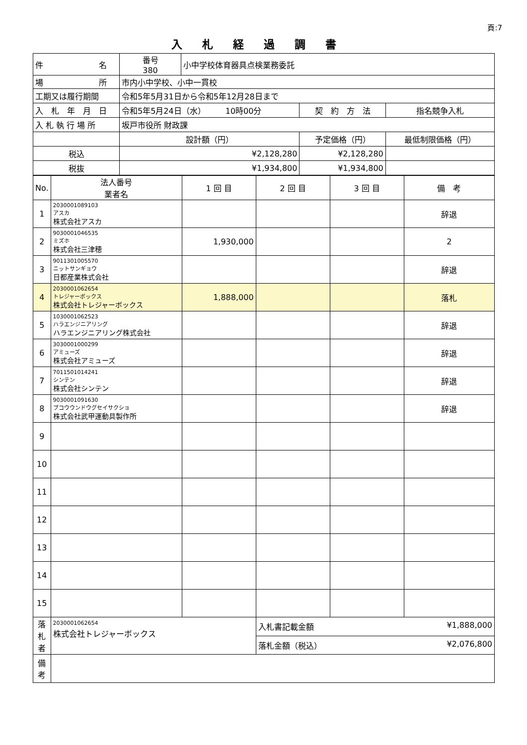頁:7
入札経過調書
| 件 名 | 番号 380 | 小中学校体育器具点検業務委託 | | |
| 場 所 | 市内小中学校、小中一貫校 | | | |
| 工期又は履行期間 | 令和5年5月31日から令和5年12月28日まで | | | |
| 入 札 年 月 日 | 令和5年5月24日（水） 10時00分 | | 契 約 方 法 | 指名競争入札 |
| 入 札 執 行 場 所 | 坂戸市役所 財政課 | | | |
| | 設計額（円） | | 予定価格（円） | 最低制限価格（円） |
| 税込 | ¥2,128,280 | | ¥2,128,280 | |
| 税抜 | ¥1,934,800 | | ¥1,934,800 | |
| No. | 法人番号 業者名 | 1 回 目 | 2 回 目 | 3 回 目 | 備 考 |
| --- | --- | --- | --- | --- | --- |
| 1 | 2030001089103 アスカ 株式会社アスカ | | | | 辞退 |
| 2 | 9030001046535 ミズホ 株式会社三津穂 | 1,930,000 | | | 2 |
| 3 | 9011301005570 ニットサンギョウ 日都産業株式会社 | | | | 辞退 |
| 4 | 2030001062654 トレジャーボックス 株式会社トレジャーボックス | 1,888,000 | | | 落札 |
| 5 | 1030001062523 ハラエンジニアリング ハラエンジニアリング株式会社 | | | | 辞退 |
| 6 | 3030001000299 アミューズ 株式会社アミューズ | | | | 辞退 |
| 7 | 7011501014241 シンテン 株式会社シンテン | | | | 辞退 |
| 8 | 9030001091630 ブコウウンドウグセイサクショ 株式会社武甲運動具製作所 | | | | 辞退 |
| 9 | | | | | |
| 10 | | | | | |
| 11 | | | | | |
| 12 | | | | | |
| 13 | | | | | |
| 14 | | | | | |
| 15 | | | | | |
| 落 札 者 | 2030001062654 株式会社トレジャーボックス | | 入札書記載金額 ¥1,888,000 | | |
| | | | 落札金額（税込） ¥2,076,800 | | |
| 備 考 | | | | | |